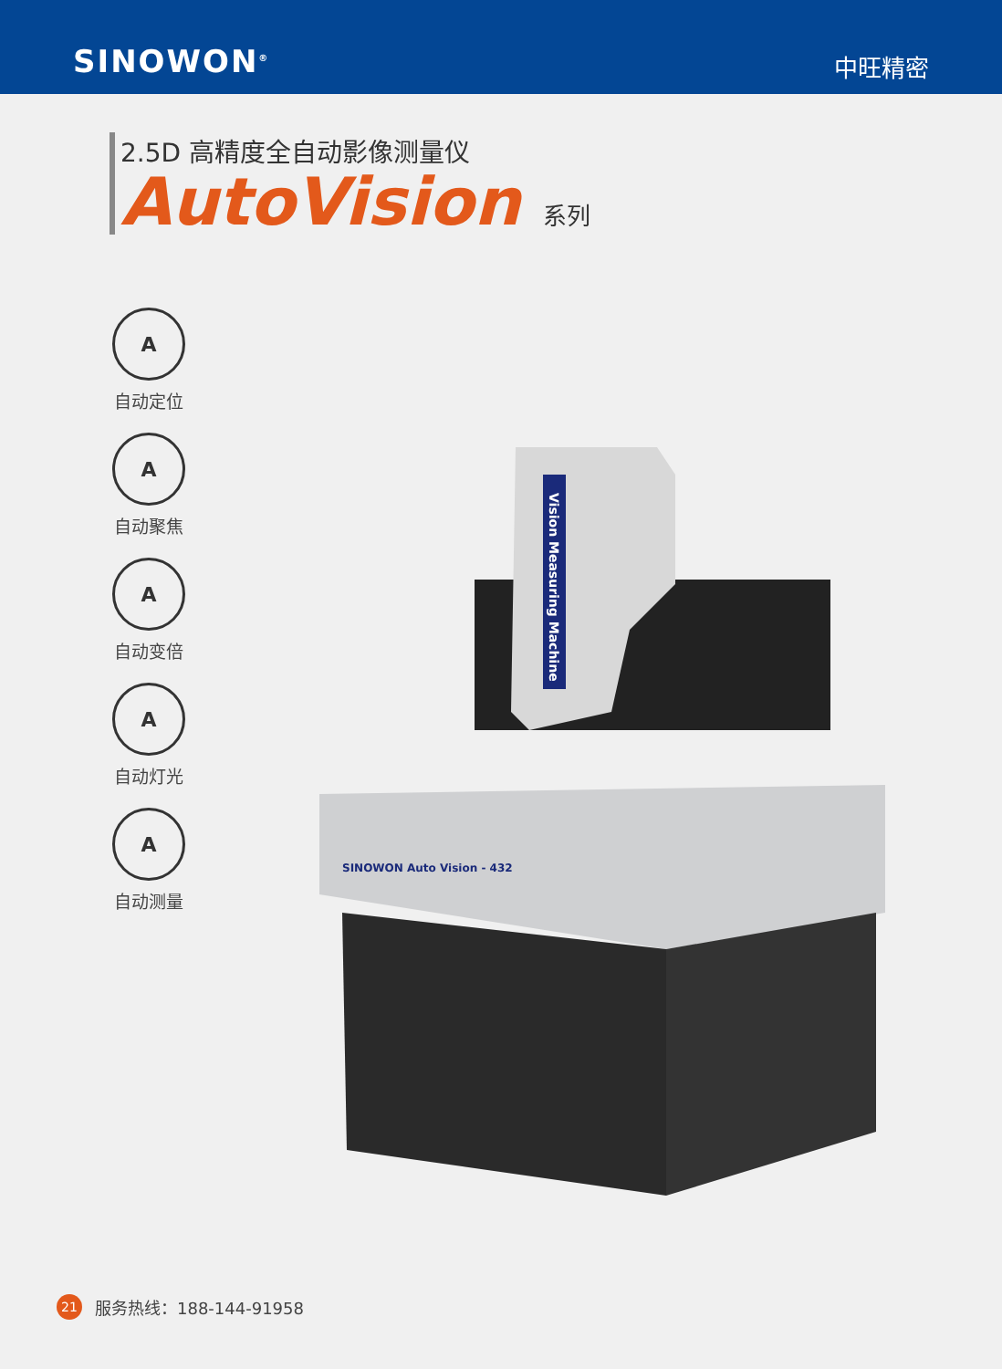SINOWON<sup>®</sup>
中旺精密
2.5D 高精度全自动影像测量仪
AutoVision 系列
A
自动定位
A
自动聚焦
A
自动变倍
A
自动灯光
A
自动测量
Vision Measuring Machine
SINOWON Auto Vision - 432
21
服务热线：188-144-91958